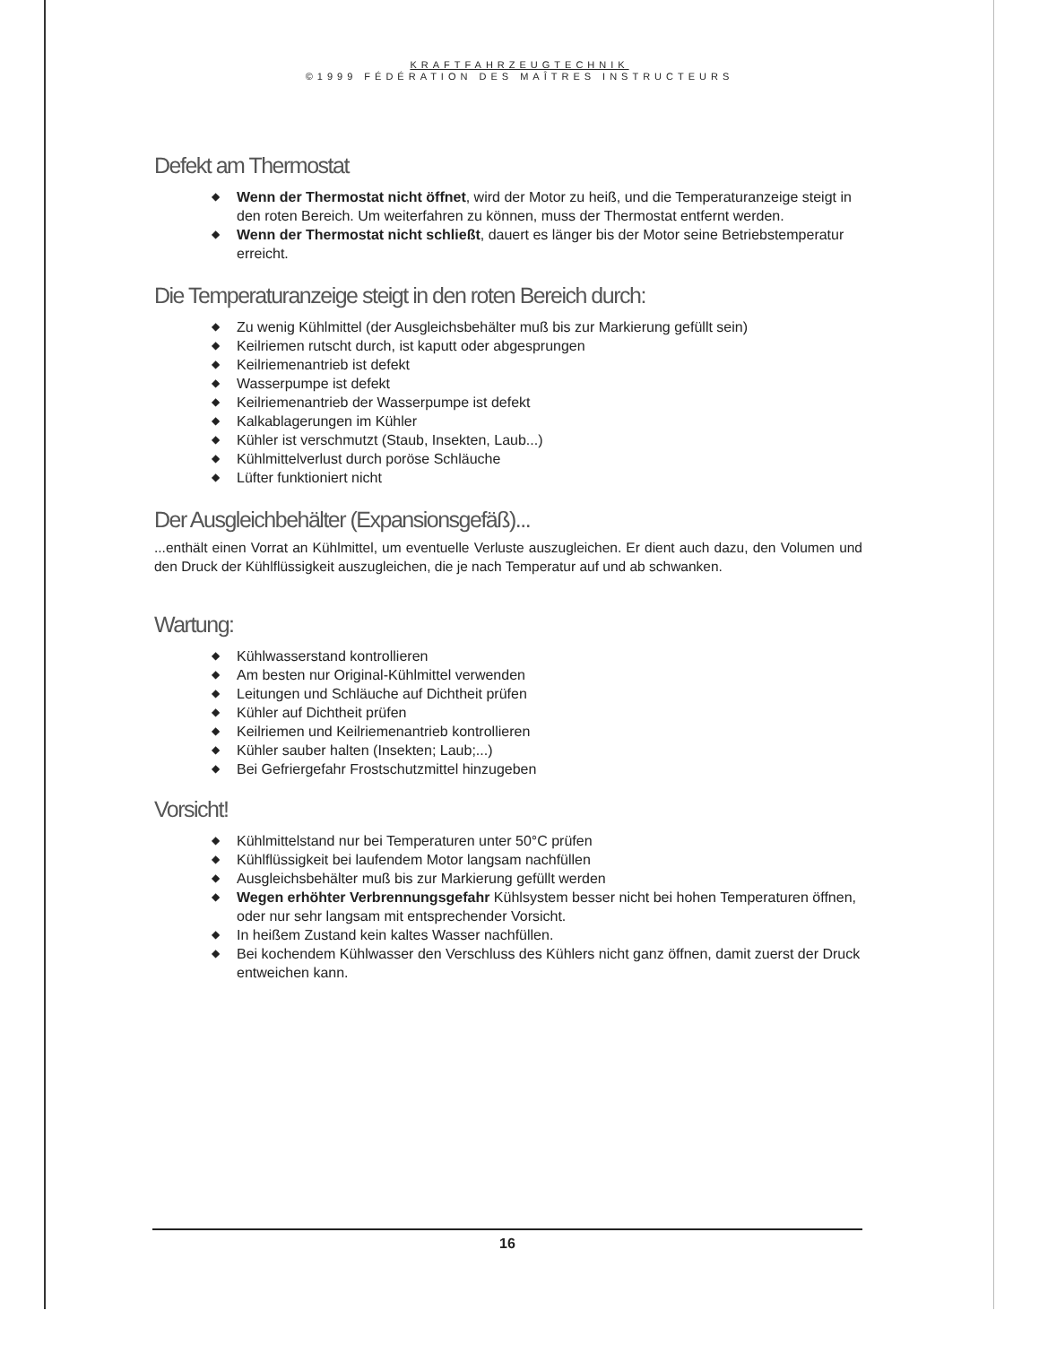KRAFTFAHRZEUGTECHNIK
©1999 FÉDÉRATION DES MAÎTRES INSTRUCTEURS
Defekt am Thermostat
◆ Wenn der Thermostat nicht öffnet, wird der Motor zu heiß, und die Temperaturanzeige steigt in den roten Bereich. Um weiterfahren zu können, muss der Thermostat entfernt werden.
◆ Wenn der Thermostat nicht schließt, dauert es länger bis der Motor seine Betriebstemperatur erreicht.
Die Temperaturanzeige steigt in den roten Bereich durch:
◆ Zu wenig Kühlmittel (der Ausgleichsbehälter muß bis zur Markierung gefüllt sein)
◆ Keilriemen rutscht durch, ist kaputt oder abgesprungen
◆ Keilriemenantrieb ist defekt
◆ Wasserpumpe ist defekt
◆ Keilriemenantrieb der Wasserpumpe ist defekt
◆ Kalkablagerungen im Kühler
◆ Kühler ist verschmutzt (Staub, Insekten, Laub...)
◆ Kühlmittelverlust durch poröse Schläuche
◆ Lüfter funktioniert nicht
Der Ausgleichbehälter (Expansionsgefäß)...
...enthält einen Vorrat an Kühlmittel, um eventuelle Verluste auszugleichen. Er dient auch dazu, den Volumen und den Druck der Kühlflüssigkeit auszugleichen, die je nach Temperatur auf und ab schwanken.
Wartung:
◆ Kühlwasserstand kontrollieren
◆ Am besten nur Original-Kühlmittel verwenden
◆ Leitungen und Schläuche auf Dichtheit prüfen
◆ Kühler auf Dichtheit prüfen
◆ Keilriemen und Keilriemenantrieb kontrollieren
◆ Kühler sauber halten (Insekten; Laub;...)
◆ Bei Gefriergefahr Frostschutzmittel hinzugeben
Vorsicht!
◆ Kühlmittelstand nur bei Temperaturen unter 50°C prüfen
◆ Kühlflüssigkeit bei laufendem Motor langsam nachfüllen
◆ Ausgleichsbehälter muß bis zur Markierung gefüllt werden
◆ Wegen erhöhter Verbrennungsgefahr Kühlsystem besser nicht bei hohen Temperaturen öffnen, oder nur sehr langsam mit entsprechender Vorsicht.
◆ In heißem Zustand kein kaltes Wasser nachfüllen.
◆ Bei kochendem Kühlwasser den Verschluss des Kühlers nicht ganz öffnen, damit zuerst der Druck entweichen kann.
16